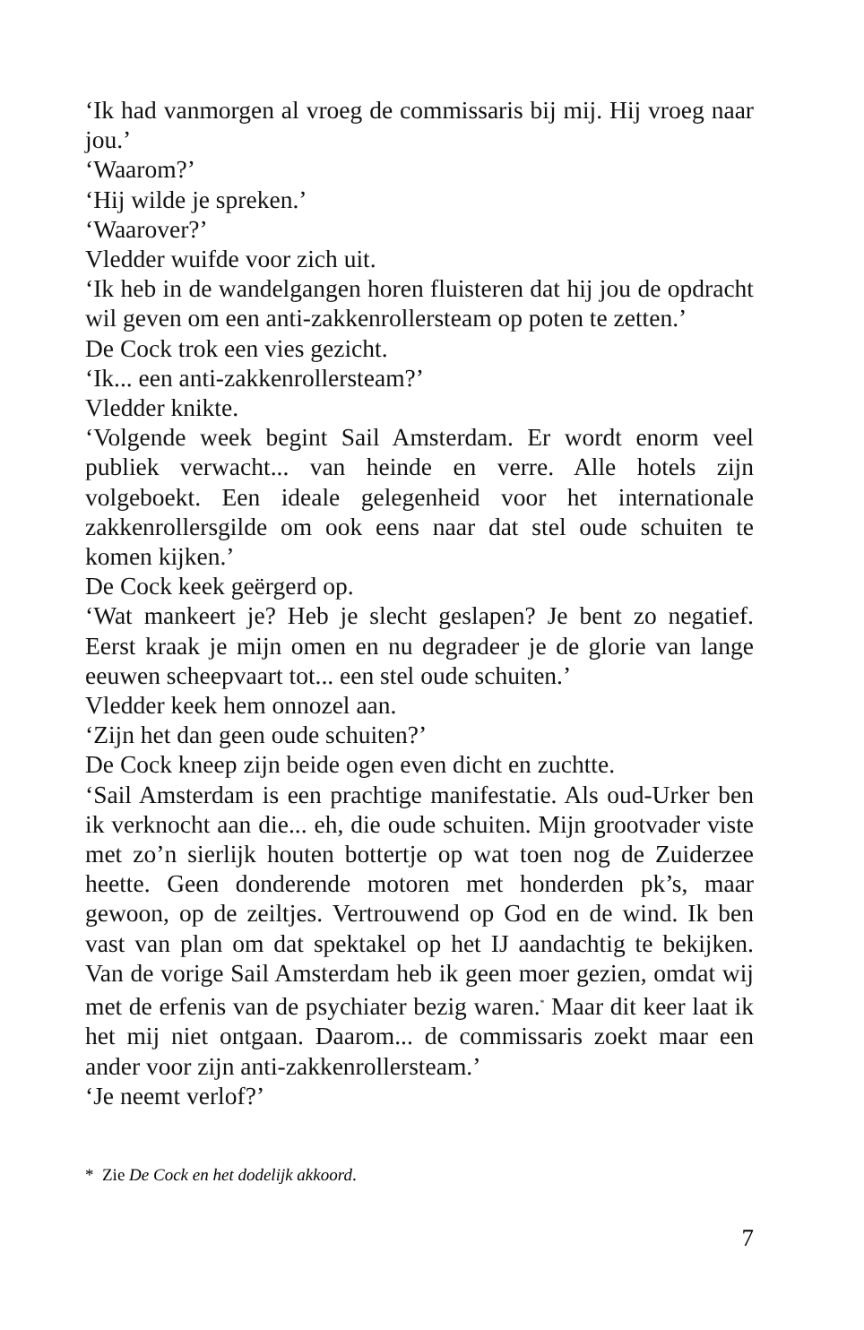‘Ik had vanmorgen al vroeg de commissaris bij mij. Hij vroeg naar jou.’
‘Waarom?’
‘Hij wilde je spreken.’
‘Waarover?’
Vledder wuifde voor zich uit.
‘Ik heb in de wandelgangen horen fluisteren dat hij jou de opdracht wil geven om een anti-zakkenrollersteam op poten te zetten.’
De Cock trok een vies gezicht.
‘Ik... een anti-zakkenrollersteam?’
Vledder knikte.
‘Volgende week begint Sail Amsterdam. Er wordt enorm veel publiek verwacht... van heinde en verre. Alle hotels zijn volgeboekt. Een ideale gelegenheid voor het internationale zakkenrollersgilde om ook eens naar dat stel oude schuiten te komen kijken.’
De Cock keek geërgerd op.
‘Wat mankeert je? Heb je slecht geslapen? Je bent zo negatief. Eerst kraak je mijn omen en nu degradeer je de glorie van lange eeuwen scheepvaart tot... een stel oude schuiten.’
Vledder keek hem onnozel aan.
‘Zijn het dan geen oude schuiten?’
De Cock kneep zijn beide ogen even dicht en zuchtte.
‘Sail Amsterdam is een prachtige manifestatie. Als oud-Urker ben ik verknocht aan die... eh, die oude schuiten. Mijn grootvader viste met zo’n sierlijk houten bottertje op wat toen nog de Zuiderzee heette. Geen donderende motoren met honderden pk’s, maar gewoon, op de zeiltjes. Vertrouwend op God en de wind. Ik ben vast van plan om dat spektakel op het IJ aandachtig te bekijken. Van de vorige Sail Amsterdam heb ik geen moer gezien, omdat wij met de erfenis van de psychiater bezig waren.<sup>*</sup> Maar dit keer laat ik het mij niet ontgaan. Daarom... de commissaris zoekt maar een ander voor zijn anti-zakkenrollersteam.’
‘Je neemt verlof?’
* Zie De Cock en het dodelijk akkoord.
7